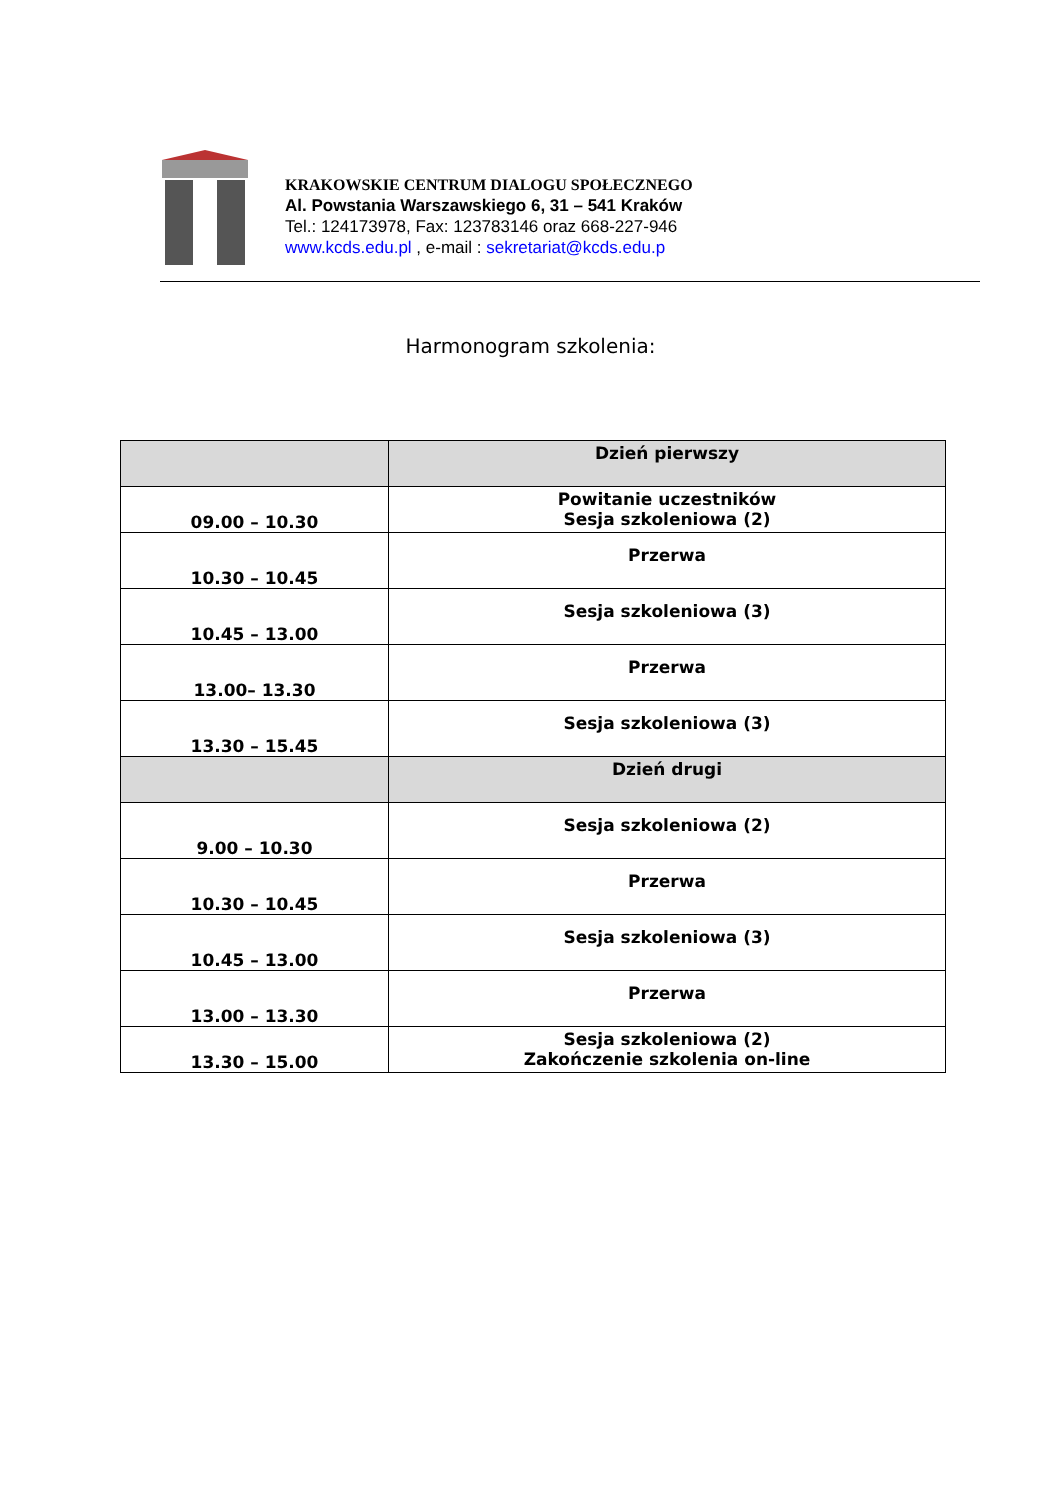KRAKOWSKIE CENTRUM DIALOGU SPOŁECZNEGO
Al. Powstania Warszawskiego 6, 31 – 541 Kraków
Tel.: 124173978, Fax: 123783146 oraz 668-227-946
www.kcds.edu.pl , e-mail : sekretariat@kcds.edu.p
Harmonogram szkolenia:
| | Dzień pierwszy |
| 09.00 – 10.30 | Powitanie uczestników Sesja szkoleniowa (2) |
| 10.30 – 10.45 | Przerwa |
| 10.45 – 13.00 | Sesja szkoleniowa (3) |
| 13.00– 13.30 | Przerwa |
| 13.30 – 15.45 | Sesja szkoleniowa (3) |
| | Dzień drugi |
| 9.00 – 10.30 | Sesja szkoleniowa (2) |
| 10.30 – 10.45 | Przerwa |
| 10.45 – 13.00 | Sesja szkoleniowa (3) |
| 13.00 – 13.30 | Przerwa |
| 13.30 – 15.00 | Sesja szkoleniowa (2) Zakończenie szkolenia on-line |